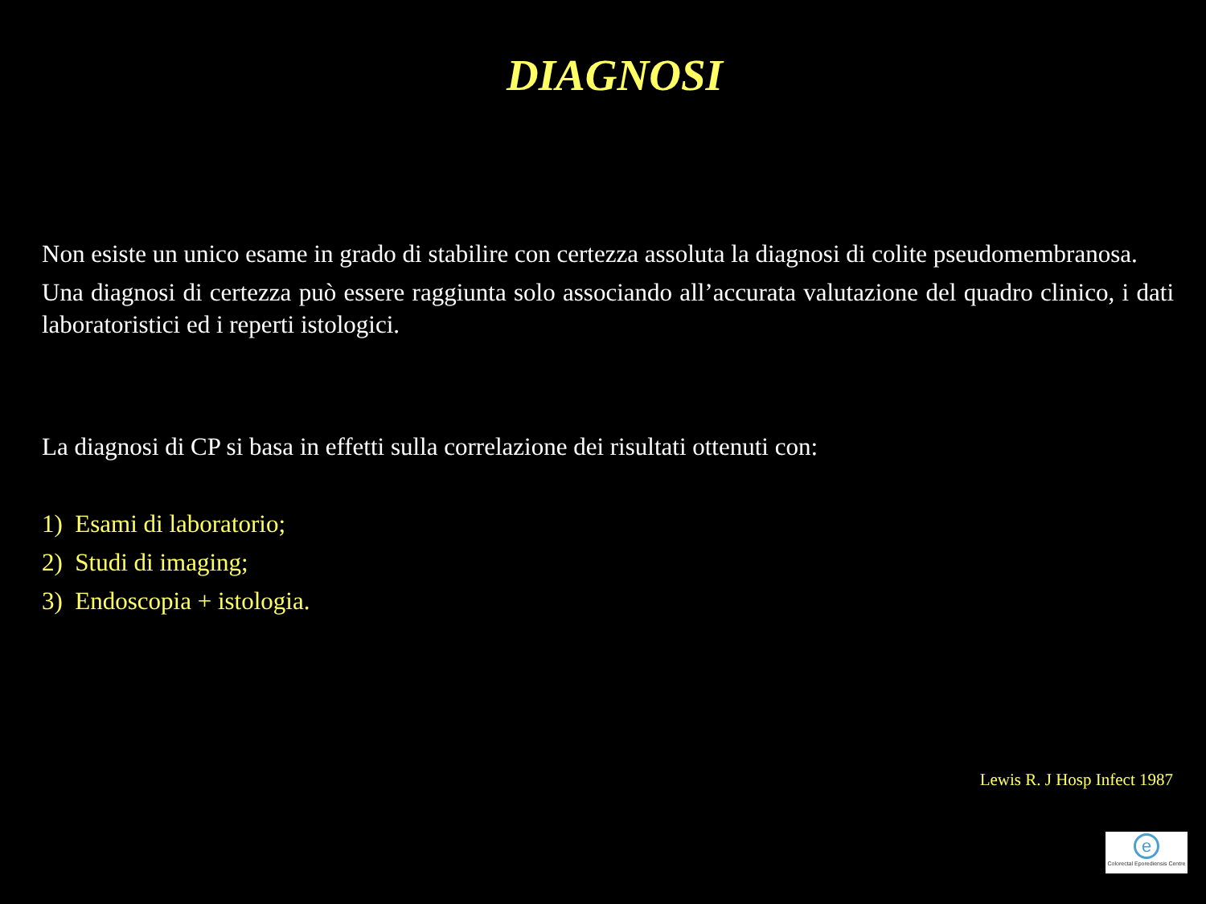DIAGNOSI
Non esiste un unico esame in grado di stabilire con certezza assoluta la diagnosi di colite pseudomembranosa.
Una diagnosi di certezza può essere raggiunta solo associando all’accurata valutazione del quadro clinico, i dati laboratoristici ed i reperti istologici.
La diagnosi di CP si basa in effetti sulla correlazione dei risultati ottenuti con:
1) Esami di laboratorio;
2) Studi di imaging;
3) Endoscopia + istologia.
Lewis R. J Hosp Infect 1987
e
Colorectal Eporediensis Centre